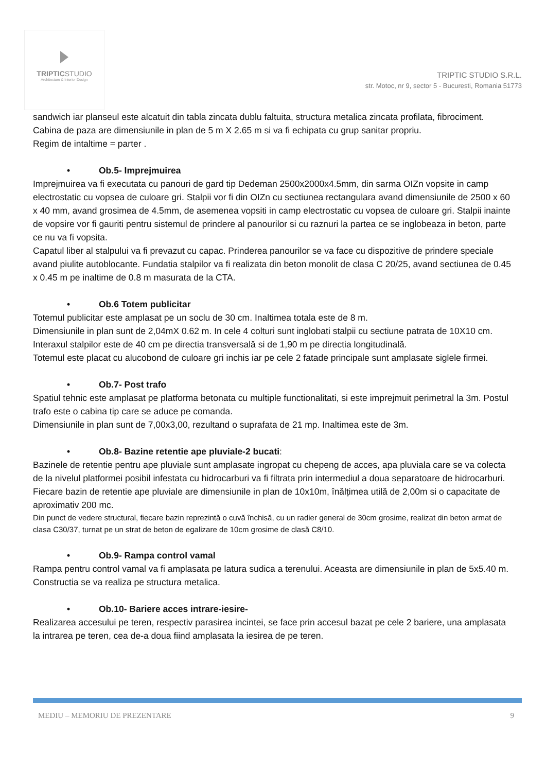TRIPTICSTUDIO
Architecture & Interior Design
TRIPTIC STUDIO S.R.L.
str. Motoc, nr 9, sector 5 - Bucuresti, Romania 51773
sandwich iar planseul este alcatuit din tabla zincata dublu faltuita, structura metalica zincata profilata, fibrociment.
Cabina de paza are dimensiunile in plan de 5 m X 2.65 m si va fi echipata cu grup sanitar propriu.
Regim de intaltime = parter .
• Ob.5- Imprejmuirea
Imprejmuirea va fi executata cu panouri de gard tip Dedeman 2500x2000x4.5mm, din sarma OIZn vopsite in camp electrostatic cu vopsea de culoare gri. Stalpii vor fi din OIZn cu sectiunea rectangulara avand dimensiunile de 2500 x 60 x 40 mm, avand grosimea de 4.5mm, de asemenea vopsiti in camp electrostatic cu vopsea de culoare gri. Stalpii inainte de vopsire vor fi gauriti pentru sistemul de prindere al panourilor si cu raznuri la partea ce se inglobeaza in beton, parte ce nu va fi vopsita.
Capatul liber al stalpului va fi prevazut cu capac. Prinderea panourilor se va face cu dispozitive de prindere speciale avand piulite autoblocante. Fundatia stalpilor va fi realizata din beton monolit de clasa C 20/25, avand sectiunea de 0.45 x 0.45 m pe inaltime de 0.8 m masurata de la CTA.
• Ob.6 Totem publicitar
Totemul publicitar este amplasat pe un soclu de 30 cm. Inaltimea totala este de 8 m.
Dimensiunile in plan sunt de 2,04mX 0.62 m. In cele 4 colturi sunt inglobati stalpii cu sectiune patrata de 10X10 cm. Interaxul stalpilor este de 40 cm pe directia transversală si de 1,90 m pe directia longitudinală.
Totemul este placat cu alucobond de culoare gri inchis iar pe cele 2 fatade principale sunt amplasate siglele firmei.
• Ob.7- Post trafo
Spatiul tehnic este amplasat pe platforma betonata cu multiple functionalitati, si este imprejmuit perimetral la 3m. Postul trafo este o cabina tip care se aduce pe comanda.
Dimensiunile in plan sunt de 7,00x3,00, rezultand o suprafata de 21 mp. Inaltimea este de 3m.
• Ob.8- Bazine retentie ape pluviale-2 bucati:
Bazinele de retentie pentru ape pluviale sunt amplasate ingropat cu chepeng de acces, apa pluviala care se va colecta de la nivelul platformei posibil infestata cu hidrocarburi va fi filtrata prin intermediul a doua separatoare de hidrocarburi. Fiecare bazin de retentie ape pluviale are dimensiunile in plan de 10x10m, înălțimea utilă de 2,00m si o capacitate de aproximativ 200 mc.
Din punct de vedere structural, fiecare bazin reprezintă o cuvă închisă, cu un radier general de 30cm grosime, realizat din beton armat de clasa C30/37, turnat pe un strat de beton de egalizare de 10cm grosime de clasă C8/10.
• Ob.9- Rampa control vamal
Rampa pentru control vamal va fi amplasata pe latura sudica a terenului. Aceasta are dimensiunile in plan de 5x5.40 m. Constructia se va realiza pe structura metalica.
• Ob.10- Bariere acces intrare-iesire-
Realizarea accesului pe teren, respectiv parasirea incintei, se face prin accesul bazat pe cele 2 bariere, una amplasata la intrarea pe teren, cea de-a doua fiind amplasata la iesirea de pe teren.
MEDIU – MEMORIU DE PREZENTARE 9